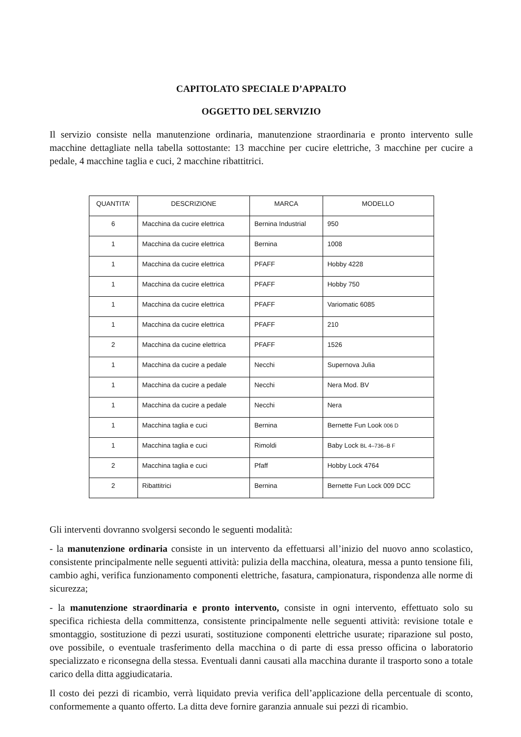CAPITOLATO SPECIALE D’APPALTO
OGGETTO DEL SERVIZIO
Il servizio consiste nella manutenzione ordinaria, manutenzione straordinaria e pronto intervento sulle macchine dettagliate nella tabella sottostante: 13 macchine per cucire elettriche, 3 macchine per cucire a pedale, 4 macchine taglia e cuci, 2 macchine ribattitrici.
| QUANTITA’ | DESCRIZIONE | MARCA | MODELLO |
| 6 | Macchina da cucire elettrica | Bernina Industrial | 950 |
| 1 | Macchina da cucire elettrica | Bernina | 1008 |
| 1 | Macchina da cucire elettrica | PFAFF | Hobby 4228 |
| 1 | Macchina da cucire elettrica | PFAFF | Hobby 750 |
| 1 | Macchina da cucire elettrica | PFAFF | Variomatic 6085 |
| 1 | Macchina da cucire elettrica | PFAFF | 210 |
| 2 | Macchina da cucine elettrica | PFAFF | 1526 |
| 1 | Macchina da cucire a pedale | Necchi | Supernova Julia |
| 1 | Macchina da cucire a pedale | Necchi | Nera Mod. BV |
| 1 | Macchina da cucire a pedale | Necchi | Nera |
| 1 | Macchina taglia e cuci | Bernina | Bernette Fun Look 006 D |
| 1 | Macchina taglia e cuci | Rimoldi | Baby Lock BL 4–736–B F |
| 2 | Macchina taglia e cuci | Pfaff | Hobby Lock 4764 |
| 2 | Ribattitrici | Bernina | Bernette Fun Lock 009 DCC |
Gli interventi dovranno svolgersi secondo le seguenti modalità:
- la manutenzione ordinaria consiste in un intervento da effettuarsi all’inizio del nuovo anno scolastico, consistente principalmente nelle seguenti attività: pulizia della macchina, oleatura, messa a punto tensione fili, cambio aghi, verifica funzionamento componenti elettriche, fasatura, campionatura, rispondenza alle norme di sicurezza;
- la manutenzione straordinaria e pronto intervento, consiste in ogni intervento, effettuato solo su specifica richiesta della committenza, consistente principalmente nelle seguenti attività: revisione totale e smontaggio, sostituzione di pezzi usurati, sostituzione componenti elettriche usurate; riparazione sul posto, ove possibile, o eventuale trasferimento della macchina o di parte di essa presso officina o laboratorio specializzato e riconsegna della stessa. Eventuali danni causati alla macchina durante il trasporto sono a totale carico della ditta aggiudicataria.
Il costo dei pezzi di ricambio, verrà liquidato previa verifica dell’applicazione della percentuale di sconto, conformemente a quanto offerto. La ditta deve fornire garanzia annuale sui pezzi di ricambio.